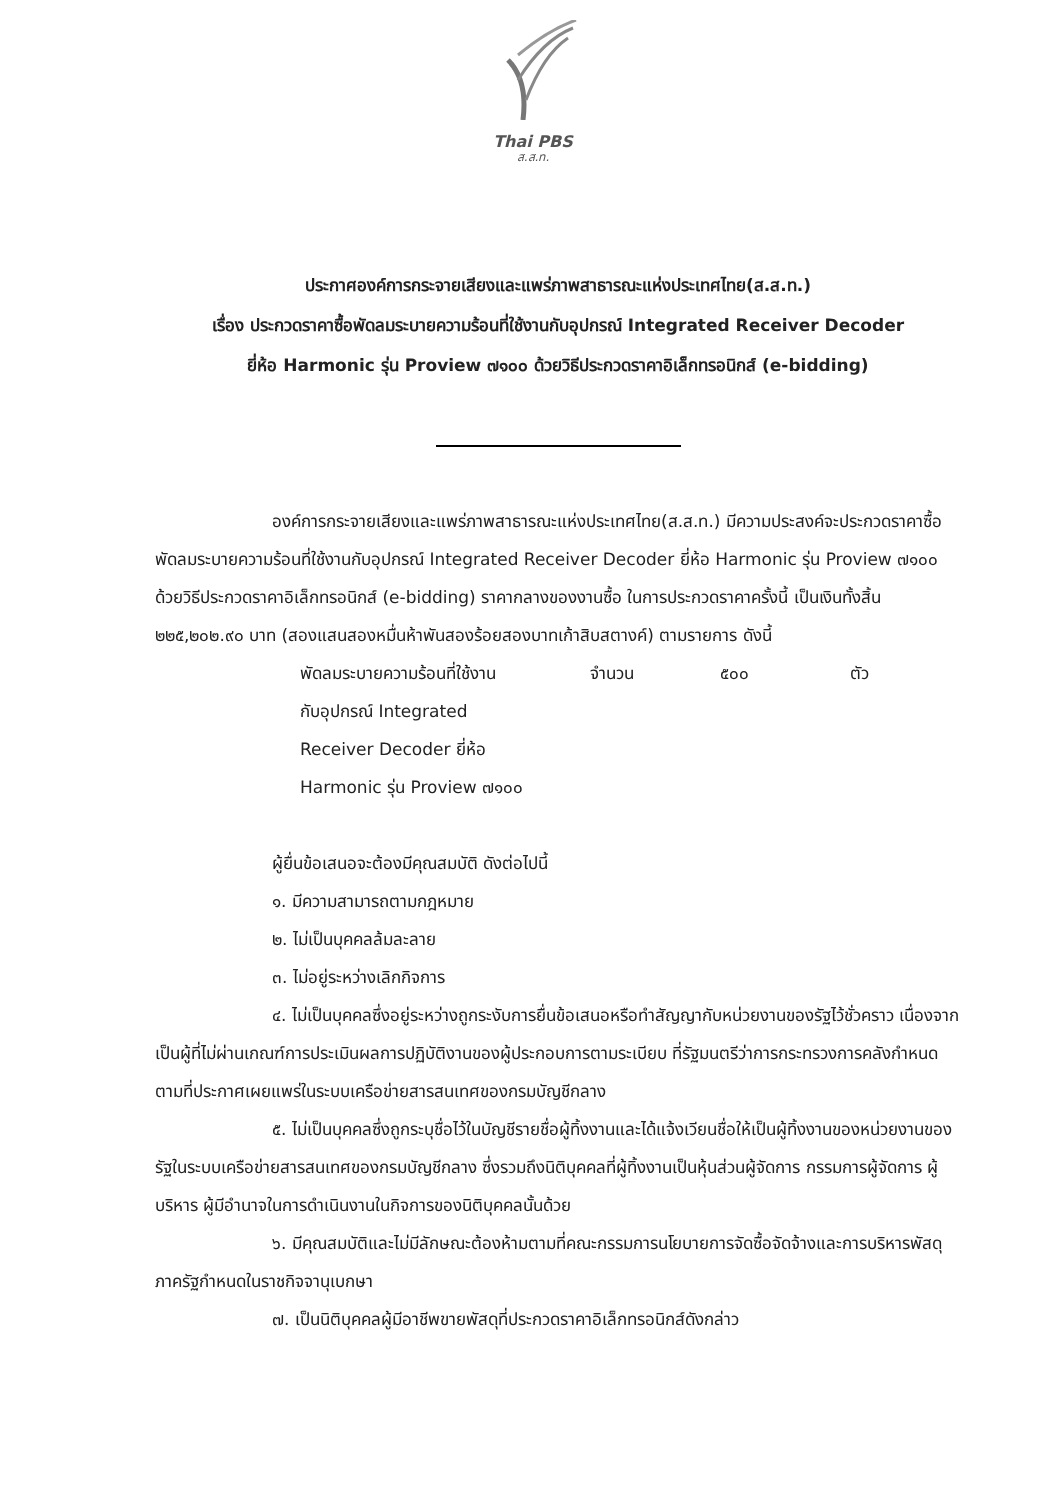Thai PBS
ส.ส.ท.
ประกาศองค์การกระจายเสียงและแพร่ภาพสาธารณะแห่งประเทศไทย(ส.ส.ท.)
เรื่อง ประกวดราคาซื้อพัดลมระบายความร้อนที่ใช้งานกับอุปกรณ์ Integrated Receiver Decoder
ยี่ห้อ Harmonic รุ่น Proview ๗๑๐๐ ด้วยวิธีประกวดราคาอิเล็กทรอนิกส์ (e-bidding)
องค์การกระจายเสียงและแพร่ภาพสาธารณะแห่งประเทศไทย(ส.ส.ท.) มีความประสงค์จะประกวดราคาซื้อพัดลมระบายความร้อนที่ใช้งานกับอุปกรณ์ Integrated Receiver Decoder ยี่ห้อ Harmonic รุ่น Proview ๗๑๐๐ ด้วยวิธีประกวดราคาอิเล็กทรอนิกส์ (e-bidding) ราคากลางของงานซื้อ ในการประกวดราคาครั้งนี้ เป็นเงินทั้งสิ้น ๒๒๕,๒๐๒.๙๐ บาท (สองแสนสองหมื่นห้าพันสองร้อยสองบาทเก้าสิบสตางค์) ตามรายการ ดังนี้
| พัดลมระบายความร้อนที่ใช้งาน กับอุปกรณ์ Integrated Receiver Decoder ยี่ห้อ Harmonic รุ่น Proview ๗๑๐๐ | จำนวน | ๕๐๐ | ตัว |
ผู้ยื่นข้อเสนอจะต้องมีคุณสมบัติ ดังต่อไปนี้
๑. มีความสามารถตามกฎหมาย
๒. ไม่เป็นบุคคลล้มละลาย
๓. ไม่อยู่ระหว่างเลิกกิจการ
๔. ไม่เป็นบุคคลซึ่งอยู่ระหว่างถูกระงับการยื่นข้อเสนอหรือทำสัญญากับหน่วยงานของรัฐไว้ชั่วคราว เนื่องจากเป็นผู้ที่ไม่ผ่านเกณฑ์การประเมินผลการปฏิบัติงานของผู้ประกอบการตามระเบียบ ที่รัฐมนตรีว่าการกระทรวงการคลังกำหนดตามที่ประกาศเผยแพร่ในระบบเครือข่ายสารสนเทศของกรมบัญชีกลาง
๕. ไม่เป็นบุคคลซึ่งถูกระบุชื่อไว้ในบัญชีรายชื่อผู้ทิ้งงานและได้แจ้งเวียนชื่อให้เป็นผู้ทิ้งงานของหน่วยงานของรัฐในระบบเครือข่ายสารสนเทศของกรมบัญชีกลาง ซึ่งรวมถึงนิติบุคคลที่ผู้ทิ้งงานเป็นหุ้นส่วนผู้จัดการ กรรมการผู้จัดการ ผู้บริหาร ผู้มีอำนาจในการดำเนินงานในกิจการของนิติบุคคลนั้นด้วย
๖. มีคุณสมบัติและไม่มีลักษณะต้องห้ามตามที่คณะกรรมการนโยบายการจัดซื้อจัดจ้างและการบริหารพัสดุภาครัฐกำหนดในราชกิจจานุเบกษา
๗. เป็นนิติบุคคลผู้มีอาชีพขายพัสดุที่ประกวดราคาอิเล็กทรอนิกส์ดังกล่าว